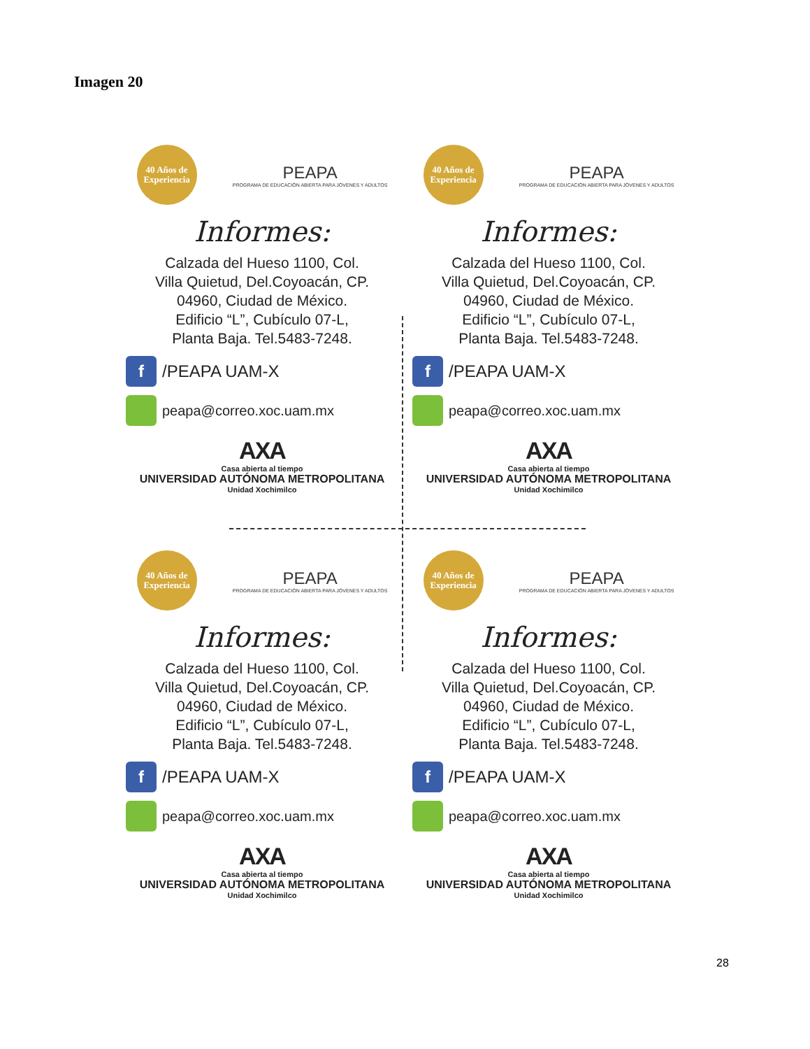Imagen 20
40 Años de Experiencia
PEAPA
PROGRAMA DE EDUCACIÓN ABIERTA PARA JÓVENES Y ADULTOS
Informes:
Calzada del Hueso 1100, Col.
Villa Quietud, Del.Coyoacán, CP.
04960, Ciudad de México.
Edificio “L”, Cubículo 07-L,
Planta Baja. Tel.5483-7248.
f
/PEAPA UAM-X
peapa@correo.xoc.uam.mx
AXA
Casa abierta al tiempo
UNIVERSIDAD AUTÓNOMA METROPOLITANA
Unidad Xochimilco
40 Años de Experiencia
PEAPA
PROGRAMA DE EDUCACIÓN ABIERTA PARA JÓVENES Y ADULTOS
Informes:
Calzada del Hueso 1100, Col.
Villa Quietud, Del.Coyoacán, CP.
04960, Ciudad de México.
Edificio “L”, Cubículo 07-L,
Planta Baja. Tel.5483-7248.
f
/PEAPA UAM-X
peapa@correo.xoc.uam.mx
AXA
Casa abierta al tiempo
UNIVERSIDAD AUTÓNOMA METROPOLITANA
Unidad Xochimilco
40 Años de Experiencia
PEAPA
PROGRAMA DE EDUCACIÓN ABIERTA PARA JÓVENES Y ADULTOS
Informes:
Calzada del Hueso 1100, Col.
Villa Quietud, Del.Coyoacán, CP.
04960, Ciudad de México.
Edificio “L”, Cubículo 07-L,
Planta Baja. Tel.5483-7248.
f
/PEAPA UAM-X
peapa@correo.xoc.uam.mx
AXA
Casa abierta al tiempo
UNIVERSIDAD AUTÓNOMA METROPOLITANA
Unidad Xochimilco
40 Años de Experiencia
PEAPA
PROGRAMA DE EDUCACIÓN ABIERTA PARA JÓVENES Y ADULTOS
Informes:
Calzada del Hueso 1100, Col.
Villa Quietud, Del.Coyoacán, CP.
04960, Ciudad de México.
Edificio “L”, Cubículo 07-L,
Planta Baja. Tel.5483-7248.
f
/PEAPA UAM-X
peapa@correo.xoc.uam.mx
AXA
Casa abierta al tiempo
UNIVERSIDAD AUTÓNOMA METROPOLITANA
Unidad Xochimilco
28